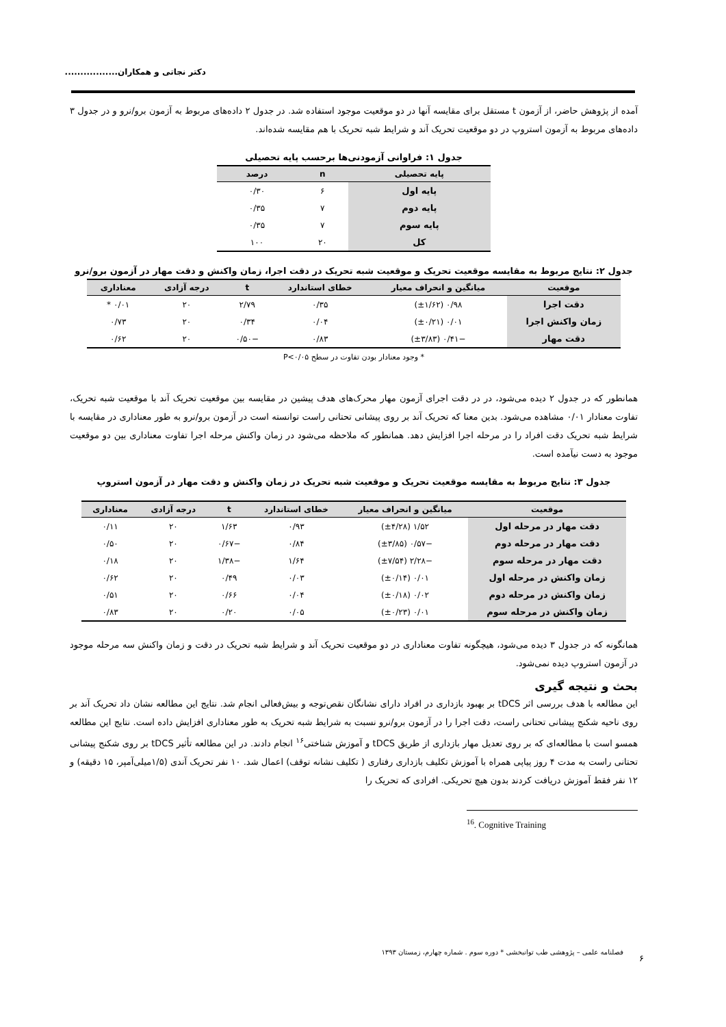دکتر نجاتی و همکاران.................
آمده از پژوهش حاضر، از آزمون t مستقل برای مقایسه آنها در دو موقعیت موجود استفاده شد. در جدول ۲ داده‌های مربوط به آزمون برو/نرو و در جدول ۳ داده‌های مربوط به آزمون استروپ در دو موقعیت تحریک آند و شرایط شبه تحریک با هم مقایسه شده‌اند.
جدول ۱: فراوانی آزمودنی‌ها برحسب پایه تحصیلی
| پایه تحصیلی | n | درصد |
| --- | --- | --- |
| پایه اول | ۶ | ۰/۳۰ |
| پایه دوم | ۷ | ۰/۳۵ |
| پایه سوم | ۷ | ۰/۳۵ |
| کل | ۲۰ | ۱۰۰ |
جدول ۲: نتایج مربوط به مقایسه موقعیت تحریک و موقعیت شبه تحریک در دقت اجرا، زمان واکنش و دقت مهار در آزمون برو/نرو
| موقعیت | میانگین و انحراف معیار | خطای استاندارد | t | درجه آزادی | معناداری |
| --- | --- | --- | --- | --- | --- |
| دقت اجرا | ۰/۹۸ (±۱/۶۲) | ۰/۳۵ | ۲/۷۹ | ۲۰ | ۰/۰۱ * |
| زمان واکنش اجرا | ۰/۰۱ (±۰/۲۱) | ۰/۰۴ | ۰/۳۴ | ۲۰ | ۰/۷۳ |
| دقت مهار | −۰/۴۱ (±۳/۸۳) | ۰/۸۳ | −۰/۵۰ | ۲۰ | ۰/۶۲ |
* وجود معنادار بودن تفاوت در سطح P<۰/۰۵
همانطور که در جدول ۲ دیده می‌شود، در در دقت اجرای آزمون مهار محرک‌های هدف پیشین در مقایسه بین موقعیت تحریک آند با موقعیت شبه تحریک، تفاوت معنادار ۰/۰۱ مشاهده می‌شود. بدین معنا که تحریک آند بر روی پیشانی تحتانی راست توانسته است در آزمون برو/نرو به طور معناداری در مقایسه با شرایط شبه تحریک دقت افراد را در مرحله اجرا افزایش دهد. همانطور که ملاحظه می‌شود در زمان واکنش مرحله اجرا تفاوت معناداری بین دو موقعیت موجود به دست نیآمده است.
جدول ۳: نتایج مربوط به مقایسه موقعیت تحریک و موقعیت شبه تحریک در زمان واکنش و دقت مهار در آزمون استروپ
| موقعیت | میانگین و انحراف معیار | خطای استاندارد | t | درجه آزادی | معناداری |
| --- | --- | --- | --- | --- | --- |
| دقت مهار در مرحله اول | ۱/۵۲ (±۴/۲۸) | ۰/۹۳ | ۱/۶۳ | ۲۰ | ۰/۱۱ |
| دقت مهار در مرحله دوم | −۰/۵۷ (±۳/۸۵) | ۰/۸۴ | −۰/۶۷ | ۲۰ | ۰/۵۰ |
| دقت مهار در مرحله سوم | −۲/۲۸ (±۷/۵۴) | ۱/۶۴ | −۱/۳۸ | ۲۰ | ۰/۱۸ |
| زمان واکنش در مرحله اول | ۰/۰۱ (±۰/۱۴) | ۰/۰۳ | ۰/۴۹ | ۲۰ | ۰/۶۲ |
| زمان واکنش در مرحله دوم | ۰/۰۲ (±۰/۱۸) | ۰/۰۴ | ۰/۶۶ | ۲۰ | ۰/۵۱ |
| زمان واکنش در مرحله سوم | ۰/۰۱ (±۰/۲۳) | ۰/۰۵ | ۰/۲۰ | ۲۰ | ۰/۸۳ |
همانگونه که در جدول ۳ دیده می‌شود، هیچگونه تفاوت معناداری در دو موقعیت تحریک آند و شرایط شبه تحریک در دقت و زمان واکنش سه مرحله موجود در آزمون استروپ دیده نمی‌شود.
بحث و نتیجه گیری
این مطالعه با هدف بررسی اثر tDCS بر بهبود بازداری در افراد دارای نشانگان نقص‌توجه و بیش‌فعالی انجام شد. نتایج این مطالعه نشان داد تحریک آند بر روی ناحیه شکنج پیشانی تحتانی راست، دقت اجرا را در آزمون برو/نرو نسبت به شرایط شبه تحریک به طور معناداری افزایش داده است. نتایج این مطالعه همسو است با مطالعه‌ای که بر روی تعدیل مهار بازداری از طریق tDCS و آموزش شناختی<sup>۱۶</sup> انجام دادند. در این مطالعه تأثیر tDCS بر روی شکنج پیشانی تحتانی راست به مدت ۴ روز پیاپی همراه با آموزش تکلیف بازداری رفتاری ( تکلیف نشانه توقف) اعمال شد. ۱۰ نفر تحریک آندی (۱/۵میلی‌آمپر، ۱۵ دقیقه) و ۱۲ نفر فقط آموزش دریافت کردند بدون هیچ تحریکی. افرادی که تحریک را
<sup>16</sup>. Cognitive Training
فصلنامه علمی – پژوهشی طب توانبخشی * دوره سوم . شماره چهارم، زمستان ۱۳۹۳
۶